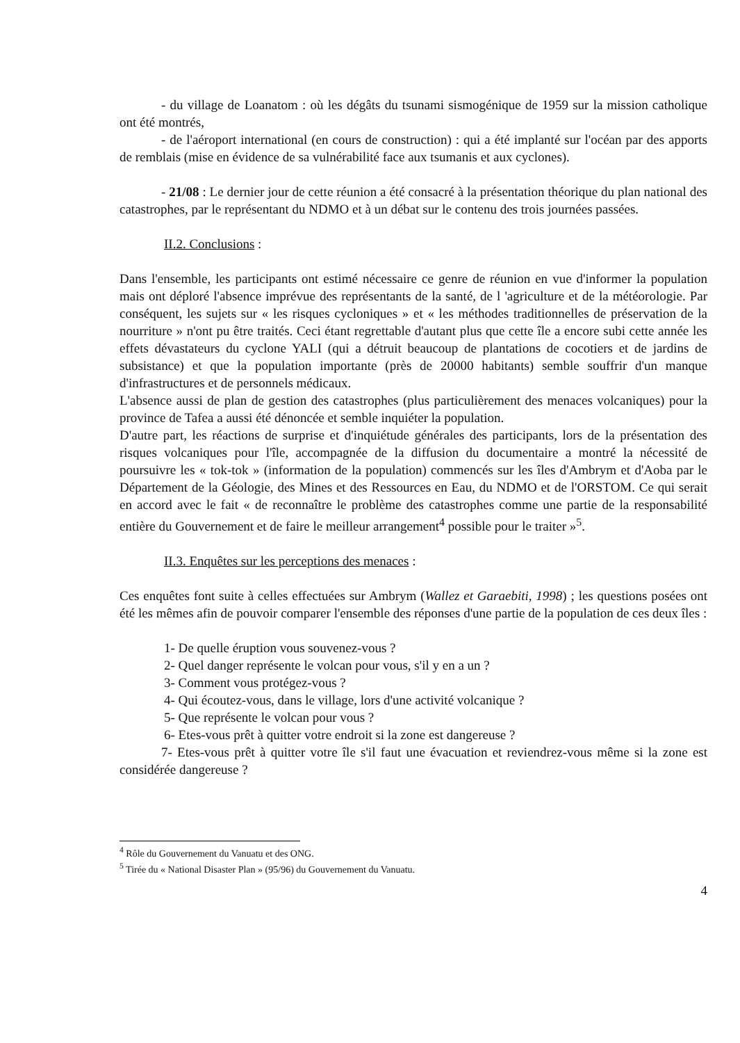- du village de Loanatom : où les dégâts du tsunami sismogénique de 1959 sur la mission catholique ont été montrés,
- de l'aéroport international (en cours de construction) : qui a été implanté sur l'océan par des apports de remblais (mise en évidence de sa vulnérabilité face aux tsumanis et aux cyclones).
- 21/08 : Le dernier jour de cette réunion a été consacré à la présentation théorique du plan national des catastrophes, par le représentant du NDMO et à un débat sur le contenu des trois journées passées.
II.2. Conclusions :
Dans l'ensemble, les participants ont estimé nécessaire ce genre de réunion en vue d'informer la population mais ont déploré l'absence imprévue des représentants de la santé, de l 'agriculture et de la météorologie. Par conséquent, les sujets sur « les risques cycloniques » et « les méthodes traditionnelles de préservation de la nourriture » n'ont pu être traités. Ceci étant regrettable d'autant plus que cette île a encore subi cette année les effets dévastateurs du cyclone YALI (qui a détruit beaucoup de plantations de cocotiers et de jardins de subsistance) et que la population importante (près de 20000 habitants) semble souffrir d'un manque d'infrastructures et de personnels médicaux.
L'absence aussi de plan de gestion des catastrophes (plus particulièrement des menaces volcaniques) pour la province de Tafea a aussi été dénoncée et semble inquiéter la population.
D'autre part, les réactions de surprise et d'inquiétude générales des participants, lors de la présentation des risques volcaniques pour l'île, accompagnée de la diffusion du documentaire a montré la nécessité de poursuivre les « tok-tok » (information de la population) commencés sur les îles d'Ambrym et d'Aoba par le Département de la Géologie, des Mines et des Ressources en Eau, du NDMO et de l'ORSTOM. Ce qui serait en accord avec le fait « de reconnaître le problème des catastrophes comme une partie de la responsabilité entière du Gouvernement et de faire le meilleur arrangement<sup>4</sup> possible pour le traiter »<sup>5</sup>.
II.3. Enquêtes sur les perceptions des menaces :
Ces enquêtes font suite à celles effectuées sur Ambrym (Wallez et Garaebiti, 1998) ; les questions posées ont été les mêmes afin de pouvoir comparer l'ensemble des réponses d'une partie de la population de ces deux îles :
1- De quelle éruption vous souvenez-vous ?
2- Quel danger représente le volcan pour vous, s'il y en a un ?
3- Comment vous protégez-vous ?
4- Qui écoutez-vous, dans le village, lors d'une activité volcanique ?
5- Que représente le volcan pour vous ?
6- Etes-vous prêt à quitter votre endroit si la zone est dangereuse ?
7- Etes-vous prêt à quitter votre île s'il faut une évacuation et reviendrez-vous même si la zone est considérée dangereuse ?
<sup>4</sup> Rôle du Gouvernement du Vanuatu et des ONG.
<sup>5</sup> Tirée du « National Disaster Plan » (95/96) du Gouvernement du Vanuatu.
4